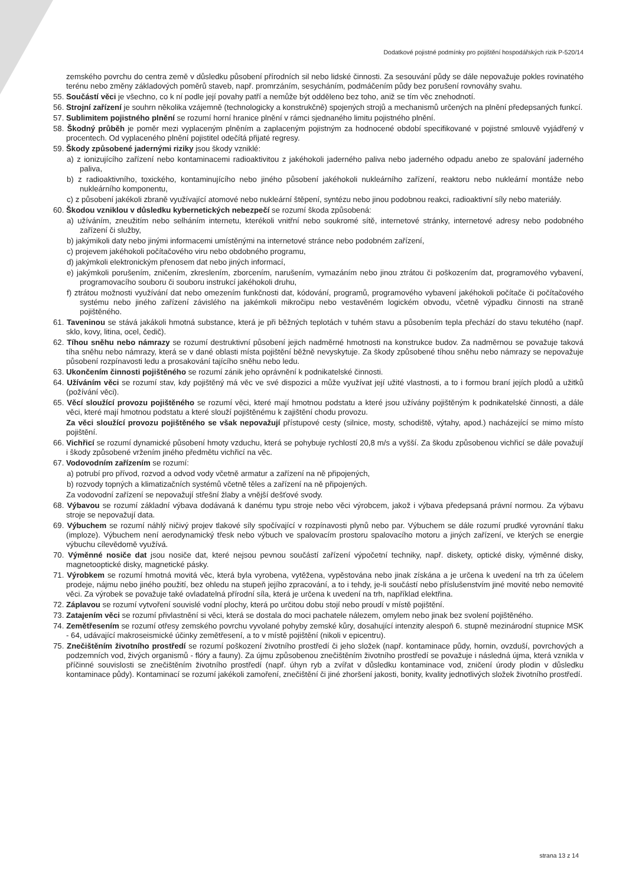Dodatkové pojistné podmínky pro pojištění hospodářských rizik P-520/14
zemského povrchu do centra země v důsledku působení přírodních sil nebo lidské činnosti. Za sesouvání půdy se dále nepovažuje pokles rovinatého terénu nebo změny základových poměrů staveb, např. promrzáním, sesycháním, podmáčením půdy bez porušení rovnováhy svahu.
55. Součástí věci je všechno, co k ní podle její povahy patří a nemůže být odděleno bez toho, aniž se tím věc znehodnotí.
56. Strojní zařízení je souhrn několika vzájemně (technologicky a konstrukčně) spojených strojů a mechanismů určených na plnění předepsaných funkcí.
57. Sublimitem pojistného plnění se rozumí horní hranice plnění v rámci sjednaného limitu pojistného plnění.
58. Škodný průběh je poměr mezi vyplaceným plněním a zaplaceným pojistným za hodnocené období specifikované v pojistné smlouvě vyjádřený v procentech. Od vyplaceného plnění pojistitel odečítá přijaté regresy.
59. Škody způsobené jadernými riziky jsou škody vzniklé:
a) z ionizujícího zařízení nebo kontaminacemi radioaktivitou z jakéhokoli jaderného paliva nebo jaderného odpadu anebo ze spalování jaderného paliva,
b) z radioaktivního, toxického, kontaminujícího nebo jiného působení jakéhokoli nukleárního zařízení, reaktoru nebo nukleární montáže nebo nukleárního komponentu,
c) z působení jakékoli zbraně využívající atomové nebo nukleární štěpení, syntézu nebo jinou podobnou reakci, radioaktivní síly nebo materiály.
60. Škodou vzniklou v důsledku kybernetických nebezpečí se rozumí škoda způsobená:
a) užíváním, zneužitím nebo selháním internetu, kterékoli vnitřní nebo soukromé sítě, internetové stránky, internetové adresy nebo podobného zařízení či služby,
b) jakýmikoli daty nebo jinými informacemi umístěnými na internetové stránce nebo podobném zařízení,
c) projevem jakéhokoli počítačového viru nebo obdobného programu,
d) jakýmkoli elektronickým přenosem dat nebo jiných informací,
e) jakýmkoli porušením, zničením, zkreslením, zborcením, narušením, vymazáním nebo jinou ztrátou či poškozením dat, programového vybavení, programovacího souboru či souboru instrukcí jakéhokoli druhu,
f) ztrátou možnosti využívání dat nebo omezením funkčnosti dat, kódování, programů, programového vybavení jakéhokoli počítače či počítačového systému nebo jiného zařízení závislého na jakémkoli mikročipu nebo vestavěném logickém obvodu, včetně výpadku činnosti na straně pojištěného.
61. Taveninou se stává jakákoli hmotná substance, která je při běžných teplotách v tuhém stavu a působením tepla přechází do stavu tekutého (např. sklo, kovy, litina, ocel, čedič).
62. Tíhou sněhu nebo námrazy se rozumí destruktivní působení jejich nadměrné hmotnosti na konstrukce budov. Za nadměrnou se považuje taková tíha sněhu nebo námrazy, která se v dané oblasti místa pojištění běžně nevyskytuje. Za škody způsobené tíhou sněhu nebo námrazy se nepovažuje působení rozpínavosti ledu a prosakování tajícího sněhu nebo ledu.
63. Ukončením činnosti pojištěného se rozumí zánik jeho oprávnění k podnikatelské činnosti.
64. Užíváním věci se rozumí stav, kdy pojištěný má věc ve své dispozici a může využívat její užité vlastnosti, a to i formou braní jejích plodů a užitků (požívání věci).
65. Věcí sloužící provozu pojištěného se rozumí věci, které mají hmotnou podstatu a které jsou užívány pojištěným k podnikatelské činnosti, a dále věci, které mají hmotnou podstatu a které slouží pojištěnému k zajištění chodu provozu.
Za věci sloužící provozu pojištěného se však nepovažují přístupové cesty (silnice, mosty, schodiště, výtahy, apod.) nacházející se mimo místo pojištění.
66. Vichřicí se rozumí dynamické působení hmoty vzduchu, která se pohybuje rychlostí 20,8 m/s a vyšší. Za škodu způsobenou vichřicí se dále považují i škody způsobené vržením jiného předmětu vichřicí na věc.
67. Vodovodním zařízením se rozumí:
a) potrubí pro přívod, rozvod a odvod vody včetně armatur a zařízení na ně připojených,
b) rozvody topných a klimatizačních systémů včetně těles a zařízení na ně připojených.
Za vodovodní zařízení se nepovažují střešní žlaby a vnější dešťové svody.
68. Výbavou se rozumí základní výbava dodávaná k danému typu stroje nebo věci výrobcem, jakož i výbava předepsaná právní normou. Za výbavu stroje se nepovažují data.
69. Výbuchem se rozumí náhlý ničivý projev tlakové síly spočívající v rozpínavosti plynů nebo par. Výbuchem se dále rozumí prudké vyrovnání tlaku (imploze). Výbuchem není aerodynamický třesk nebo výbuch ve spalovacím prostoru spalovacího motoru a jiných zařízení, ve kterých se energie výbuchu cílevědomě využívá.
70. Výměnné nosiče dat jsou nosiče dat, které nejsou pevnou součástí zařízení výpočetní techniky, např. diskety, optické disky, výměnné disky, magnetooptické disky, magnetické pásky.
71. Výrobkem se rozumí hmotná movitá věc, která byla vyrobena, vytěžena, vypěstována nebo jinak získána a je určena k uvedení na trh za účelem prodeje, nájmu nebo jiného použití, bez ohledu na stupeň jejího zpracování, a to i tehdy, je-li součástí nebo příslušenstvím jiné movité nebo nemovité věci. Za výrobek se považuje také ovladatelná přírodní síla, která je určena k uvedení na trh, například elektřina.
72. Záplavou se rozumí vytvoření souvislé vodní plochy, která po určitou dobu stojí nebo proudí v místě pojištění.
73. Zatajením věci se rozumí přivlastnění si věci, která se dostala do moci pachatele nálezem, omylem nebo jinak bez svolení pojištěného.
74. Zemětřesením se rozumí otřesy zemského povrchu vyvolané pohyby zemské kůry, dosahující intenzity alespoň 6. stupně mezinárodní stupnice MSK - 64, udávající makroseismické účinky zemětřesení, a to v místě pojištění (nikoli v epicentru).
75. Znečištěním životního prostředí se rozumí poškození životního prostředí či jeho složek (např. kontaminace půdy, hornin, ovzduší, povrchových a podzemních vod, živých organismů - flóry a fauny). Za újmu způsobenou znečištěním životního prostředí se považuje i následná újma, která vznikla v příčinné souvislosti se znečištěním životního prostředí (např. úhyn ryb a zvířat v důsledku kontaminace vod, zničení úrody plodin v důsledku kontaminace půdy). Kontaminací se rozumí jakékoli zamoření, znečištění či jiné zhoršení jakosti, bonity, kvality jednotlivých složek životního prostředí.
strana 13 z 14